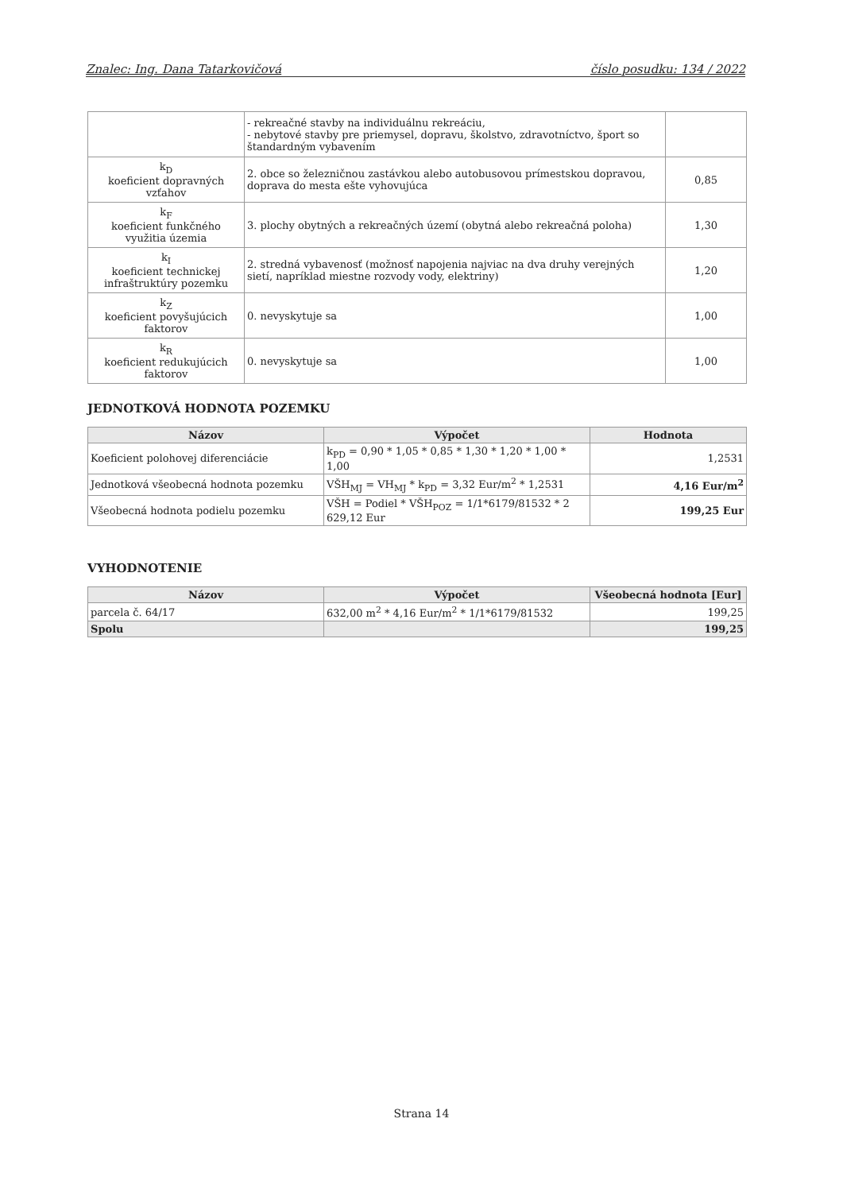Znalec: Ing. Dana Tatarkovičová číslo posudku: 134 / 2022
| | - rekreačné stavby na individuálnu rekreáciu, - nebytové stavby pre priemysel, dopravu, školstvo, zdravotníctvo, šport so štandardným vybavením | |
| k<sub>D</sub> koeficient dopravných vzťahov | 2. obce so železničnou zastávkou alebo autobusovou prímestskou dopravou, doprava do mesta ešte vyhovujúca | 0,85 |
| k<sub>F</sub> koeficient funkčného využitia územia | 3. plochy obytných a rekreačných území (obytná alebo rekreačná poloha) | 1,30 |
| k<sub>I</sub> koeficient technickej infraštruktúry pozemku | 2. stredná vybavenosť (možnosť napojenia najviac na dva druhy verejných sietí, napríklad miestne rozvody vody, elektriny) | 1,20 |
| k<sub>Z</sub> koeficient povyšujúcich faktorov | 0. nevyskytuje sa | 1,00 |
| k<sub>R</sub> koeficient redukujúcich faktorov | 0. nevyskytuje sa | 1,00 |
JEDNOTKOVÁ HODNOTA POZEMKU
| Názov | Výpočet | Hodnota |
| --- | --- | --- |
| Koeficient polohovej diferenciácie | k<sub>PD</sub> = 0,90 * 1,05 * 0,85 * 1,30 * 1,20 * 1,00 * 1,00 | 1,2531 |
| Jednotková všeobecná hodnota pozemku | VŠH<sub>MJ</sub> = VH<sub>MJ</sub> * k<sub>PD</sub> = 3,32 Eur/m<sup>2</sup> * 1,2531 | 4,16 Eur/m<sup>2</sup> |
| Všeobecná hodnota podielu pozemku | VŠH = Podiel * VŠH<sub>POZ</sub> = 1/1*6179/81532 * 2 629,12 Eur | 199,25 Eur |
VYHODNOTENIE
| Názov | Výpočet | Všeobecná hodnota [Eur] |
| --- | --- | --- |
| parcela č. 64/17 | 632,00 m<sup>2</sup> * 4,16 Eur/m<sup>2</sup> * 1/1*6179/81532 | 199,25 |
| Spolu | | 199,25 |
Strana 14